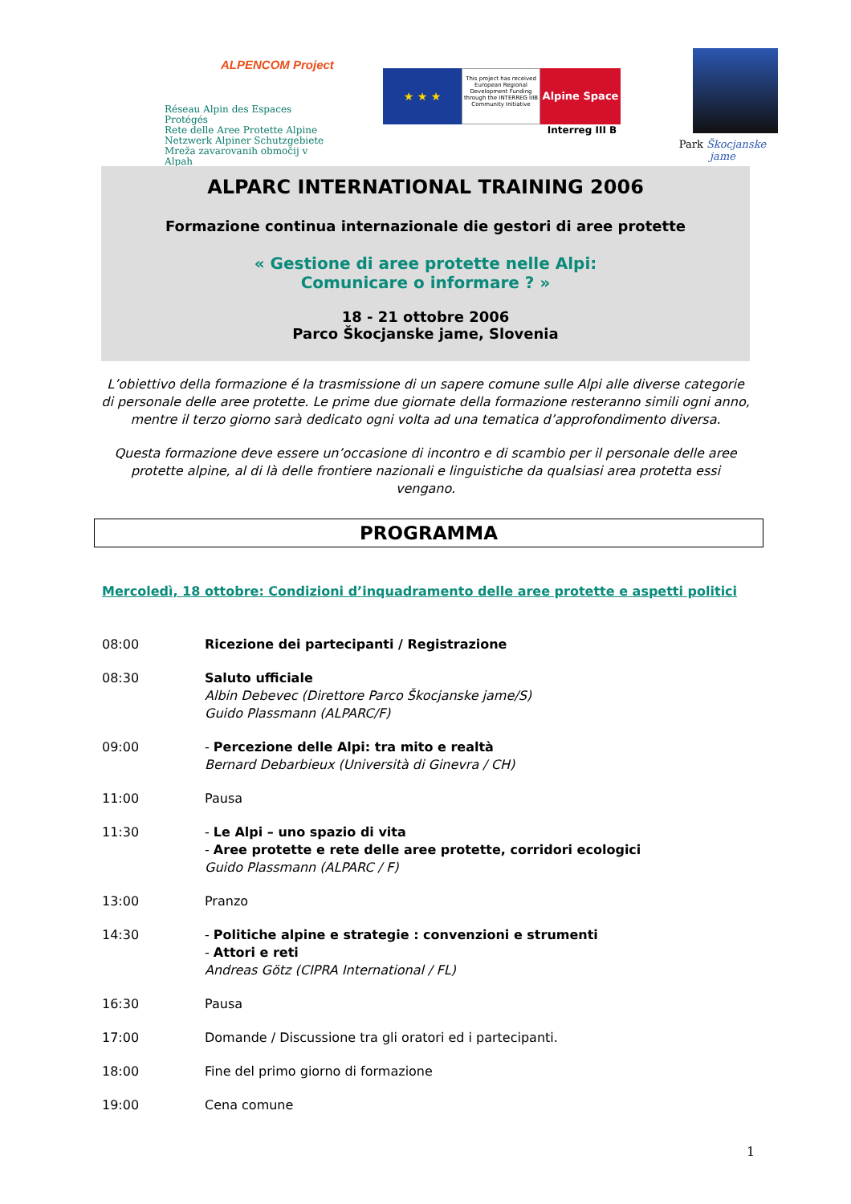ALPENCOM Project
Réseau Alpin des Espaces Protégés
Rete delle Aree Protette Alpine
Netzwerk Alpiner Schutzgebiete
Mreža zavarovanih območij v Alpah
★ ★ ★
This project has received European Regional Development Funding through the INTERREG IIIB Community Initiative
Alpine Space
Interreg III B
Park Škocjanske jame
ALPARC INTERNATIONAL TRAINING 2006
Formazione continua internazionale die gestori di aree protette
« Gestione di aree protette nelle Alpi:
Comunicare o informare ? »
18 - 21 ottobre 2006
Parco Škocjanske jame, Slovenia
L’obiettivo della formazione é la trasmissione di un sapere comune sulle Alpi alle diverse categorie di personale delle aree protette. Le prime due giornate della formazione resteranno simili ogni anno, mentre il terzo giorno sarà dedicato ogni volta ad una tematica d’approfondimento diversa.
Questa formazione deve essere un’occasione di incontro e di scambio per il personale delle aree protette alpine, al di là delle frontiere nazionali e linguistiche da qualsiasi area protetta essi vengano.
PROGRAMMA
Mercoledì, 18 ottobre: Condizioni d’inquadramento delle aree protette e aspetti politici
08:00 Ricezione dei partecipanti / Registrazione
08:30 Saluto ufficiale
Albin Debevec (Direttore Parco Škocjanske jame/S)
Guido Plassmann (ALPARC/F)
09:00 - Percezione delle Alpi: tra mito e realtà
Bernard Debarbieux (Università di Ginevra / CH)
11:00 Pausa
11:30 - Le Alpi – uno spazio di vita
- Aree protette e rete delle aree protette, corridori ecologici
Guido Plassmann (ALPARC / F)
13:00 Pranzo
14:30 - Politiche alpine e strategie : convenzioni e strumenti
- Attori e reti
Andreas Götz (CIPRA International / FL)
16:30 Pausa
17:00 Domande / Discussione tra gli oratori ed i partecipanti.
18:00 Fine del primo giorno di formazione
19:00 Cena comune
1